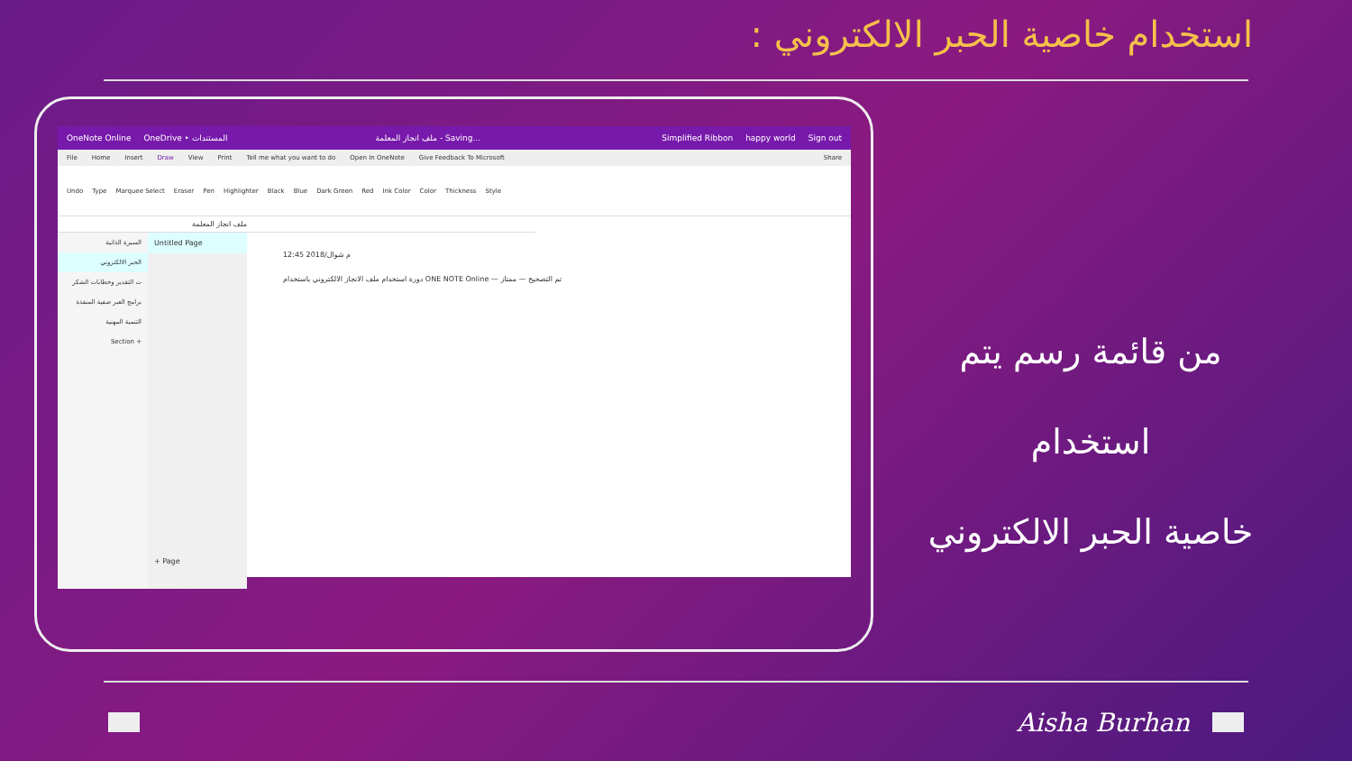استخدام خاصية الحبر الالكتروني :
OneNote Online OneDrive ‣ المستندات ملف انجاز المعلمة - Saving... Simplified Ribbon happy world Sign out
File Home Insert Draw View Print Tell me what you want to do Open In OneNote Give Feedback To Microsoft Share
Undo Type Marquee Select Eraser Pen Highlighter Black Blue Dark Green Red Ink Color Color Thickness Style
ملف انجاز المعلمة
السيرة الذاتية
الحبر الالكتروني
ت التقدير وخطابات الشكر
برامج العبر صفية المنفذة
التنمية المهنية
+ Section
Untitled Page
+ Page
12:45 م شوال/2018
دورة استخدام ملف الانجاز الالكتروني باستخدام ONE NOTE Online — تم التصحيح — ممتاز
من قائمة رسم يتم استخدام
خاصية الحبر الالكتروني
Aisha Burhan